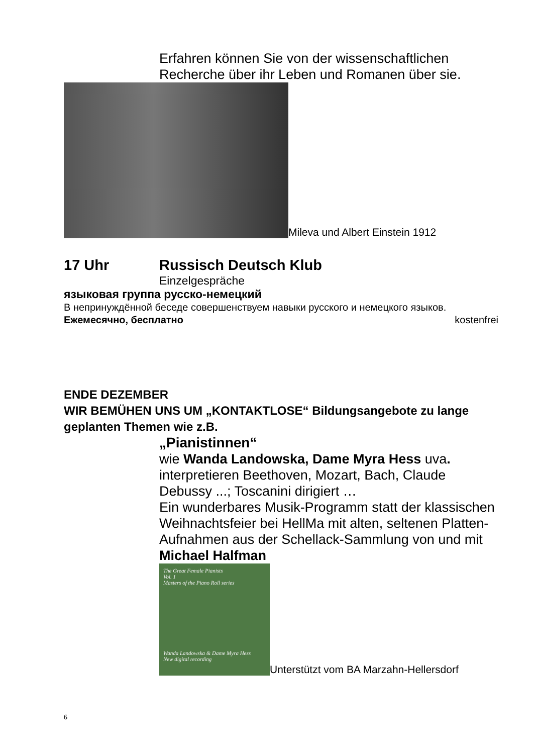Erfahren können Sie von der wissenschaftlichen Recherche über ihr Leben und Romanen über sie.
Mileva und Albert Einstein 1912
17 Uhr Russisch Deutsch Klub
Einzelgespräche
языковая группа русско-немецкий
В непринуждённой беседе совершенствуем навыки русского и немецкого языков. Ежемесячно, бесплатно kostenfrei
ENDE DEZEMBER
WIR BEMÜHEN UNS UM „KONTAKTLOSE“ Bildungsangebote zu lange geplanten Themen wie z.B.
„Pianistinnen“
wie Wanda Landowska, Dame Myra Hess uva.
interpretieren Beethoven, Mozart, Bach, Claude Debussy ...; Toscanini dirigiert …
Ein wunderbares Musik-Programm statt der klassischen Weihnachtsfeier bei HellMa mit alten, seltenen Platten-Aufnahmen aus der Schellack-Sammlung von und mit Michael Halfman
The Great Female Pianists
Vol. 1
Masters of the Piano Roll series
Wanda Landowska & Dame Myra Hess
New digital recording
Unterstützt vom BA Marzahn-Hellersdorf
6